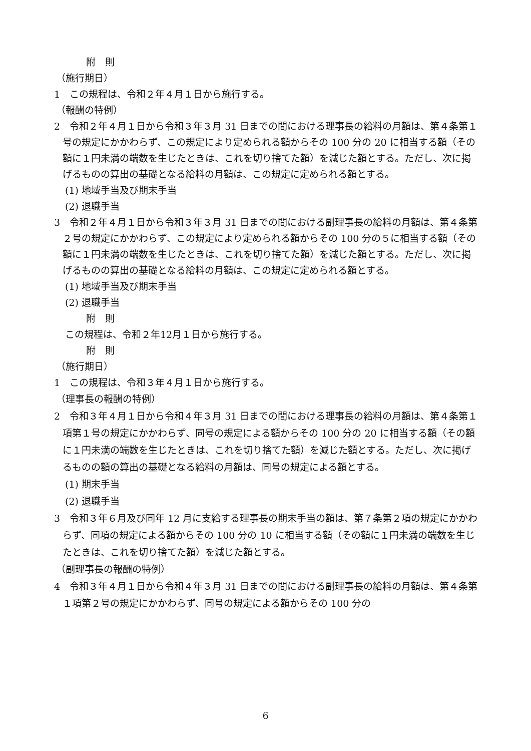附　則
（施行期日）
1　この規程は、令和２年４月１日から施行する。
（報酬の特例）
2　令和２年４月１日から令和３年３月 31 日までの間における理事長の給料の月額は、第４条第１号の規定にかかわらず、この規定により定められる額からその 100 分の 20 に相当する額（その額に１円未満の端数を生じたときは、これを切り捨てた額）を減じた額とする。ただし、次に掲げるものの算出の基礎となる給料の月額は、この規定に定められる額とする。
(1) 地域手当及び期末手当
(2) 退職手当
3　令和２年４月１日から令和３年３月 31 日までの間における副理事長の給料の月額は、第４条第２号の規定にかかわらず、この規定により定められる額からその 100 分の５に相当する額（その額に１円未満の端数を生じたときは、これを切り捨てた額）を減じた額とする。ただし、次に掲げるものの算出の基礎となる給料の月額は、この規定に定められる額とする。
(1) 地域手当及び期末手当
(2) 退職手当
附　則
この規程は、令和２年12月１日から施行する。
附　則
（施行期日）
1　この規程は、令和３年４月１日から施行する。
（理事長の報酬の特例）
2　令和３年４月１日から令和４年３月 31 日までの間における理事長の給料の月額は、第４条第１項第１号の規定にかかわらず、同号の規定による額からその 100 分の 20 に相当する額（その額に１円未満の端数を生じたときは、これを切り捨てた額）を減じた額とする。ただし、次に掲げるものの額の算出の基礎となる給料の月額は、同号の規定による額とする。
(1) 期末手当
(2) 退職手当
3　令和３年６月及び同年 12 月に支給する理事長の期末手当の額は、第７条第２項の規定にかかわらず、同項の規定による額からその 100 分の 10 に相当する額（その額に１円未満の端数を生じたときは、これを切り捨てた額）を減じた額とする。
（副理事長の報酬の特例）
4　令和３年４月１日から令和４年３月 31 日までの間における副理事長の給料の月額は、第４条第１項第２号の規定にかかわらず、同号の規定による額からその 100 分の
6